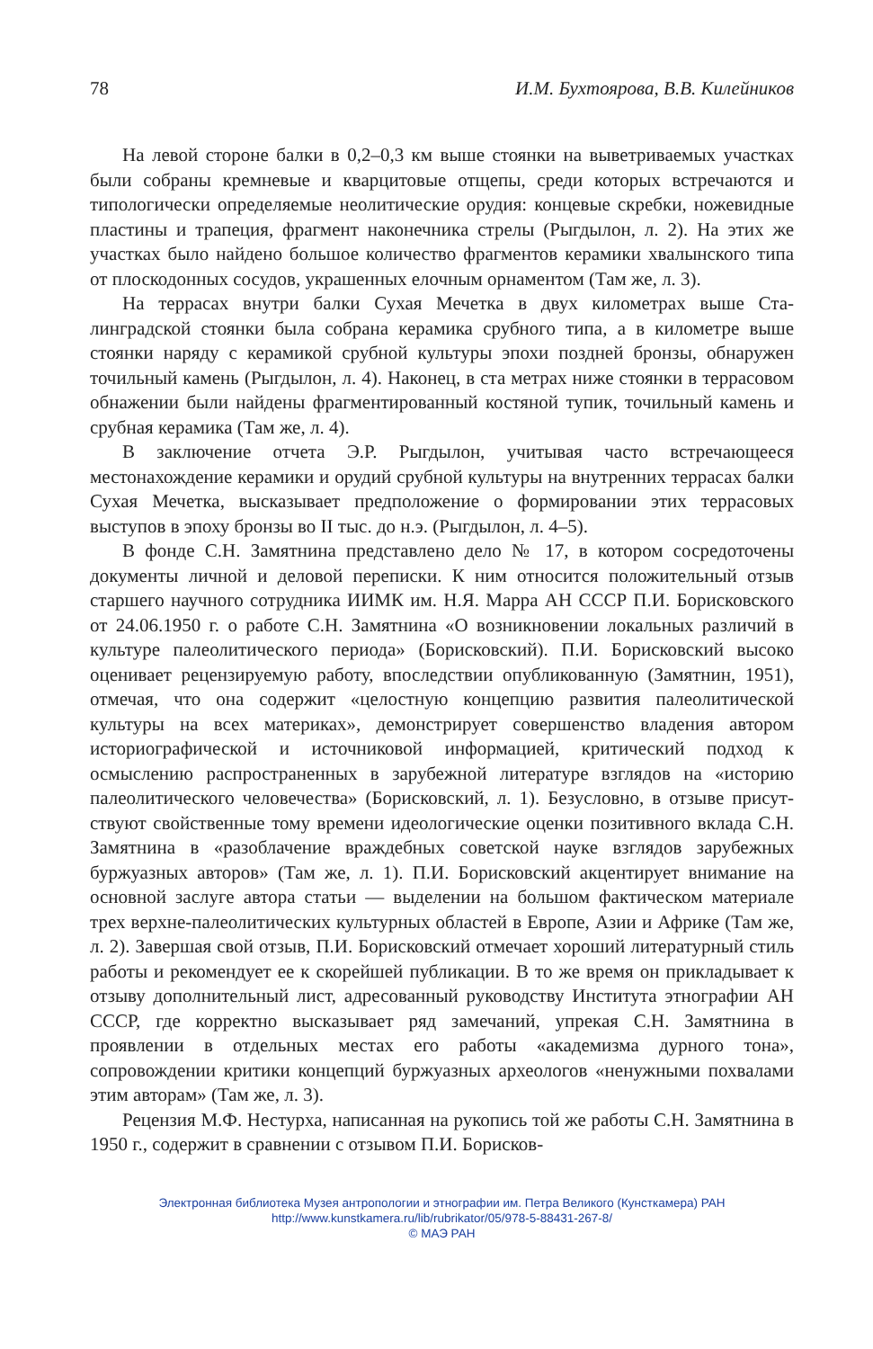78 И.М. Бухтоярова, В.В. Килейников
На левой стороне балки в 0,2–0,3 км выше стоянки на выветриваемых участках были собраны кремневые и кварцитовые отщепы, среди которых встречаются и типологически определяемые неолитические орудия: конце­вые скребки, ножевидные пластины и трапеция, фрагмент наконечника стрелы (Рыгдылон, л. 2). На этих же участках было найдено большое коли­чество фрагментов керамики хвалынского типа от плоскодонных сосудов, украшенных елочным орнаментом (Там же, л. 3).
На террасах внутри балки Сухая Мечетка в двух километрах выше Ста­линградской стоянки была собрана керамика срубного типа, а в километре выше стоянки наряду с керамикой срубной культуры эпохи поздней брон­зы, обнаружен точильный камень (Рыгдылон, л. 4). Наконец, в ста метрах ниже стоянки в террасовом обнажении были найдены фрагментированный костяной тупик, точильный камень и срубная керамика (Там же, л. 4).
В заключение отчета Э.Р. Рыгдылон, учитывая часто встречающееся местонахождение керамики и орудий срубной культуры на внутренних тер­расах балки Сухая Мечетка, высказывает предположение о формировании этих террасовых выступов в эпоху бронзы во II тыс. до н.э. (Рыгдылон, л. 4–5).
В фонде С.Н. Замятнина представлено дело № 17, в котором сосредото­чены документы личной и деловой переписки. К ним относится положи­тельный отзыв старшего научного сотрудника ИИМК им. Н.Я. Марра АН СССР П.И. Борисковского от 24.06.1950 г. о работе С.Н. Замятнина «О воз­никновении локальных различий в культуре палеолитического периода» (Борисковский). П.И. Борисковский высоко оценивает рецензируемую ра­боту, впоследствии опубликованную (Замятнин, 1951), отмечая, что она со­держит «целостную концепцию развития палеолитической культуры на всех материках», демонстрирует совершенство владения автором историографи­ческой и источниковой информацией, критический подход к осмыслению распространенных в зарубежной литературе взглядов на «историю палеоли­тического человечества» (Борисковский, л. 1). Безусловно, в отзыве присут­ствуют свойственные тому времени идеологические оценки позитивного вклада С.Н. Замятнина в «разоблачение враждебных советской науке взгля­дов зарубежных буржуазных авторов» (Там же, л. 1). П.И. Борисковский ак­центирует внимание на основной заслуге автора статьи — выделении на большом фактическом материале трех верхне-палеолитических культурных областей в Европе, Азии и Африке (Там же, л. 2). Завершая свой отзыв, П.И. Борисковский отмечает хороший литературный стиль работы и реко­мендует ее к скорейшей публикации. В то же время он прикладывает к от­зыву дополнительный лист, адресованный руководству Института этно­графии АН СССР, где корректно высказывает ряд замечаний, упрекая С.Н. Замятнина в проявлении в отдельных местах его работы «академизма дурного тона», сопровождении критики концепций буржуазных археологов «ненужными похвалами этим авторам» (Там же, л. 3).
Рецензия М.Ф. Нестурха, написанная на рукопись той же работы С.Н. Замятнина в 1950 г., содержит в сравнении с отзывом П.И. Борисков-
Электронная библиотека Музея антропологии и этнографии им. Петра Великого (Кунсткамера) РАН
http://www.kunstkamera.ru/lib/rubrikator/05/978-5-88431-267-8/
© МАЭ РАН